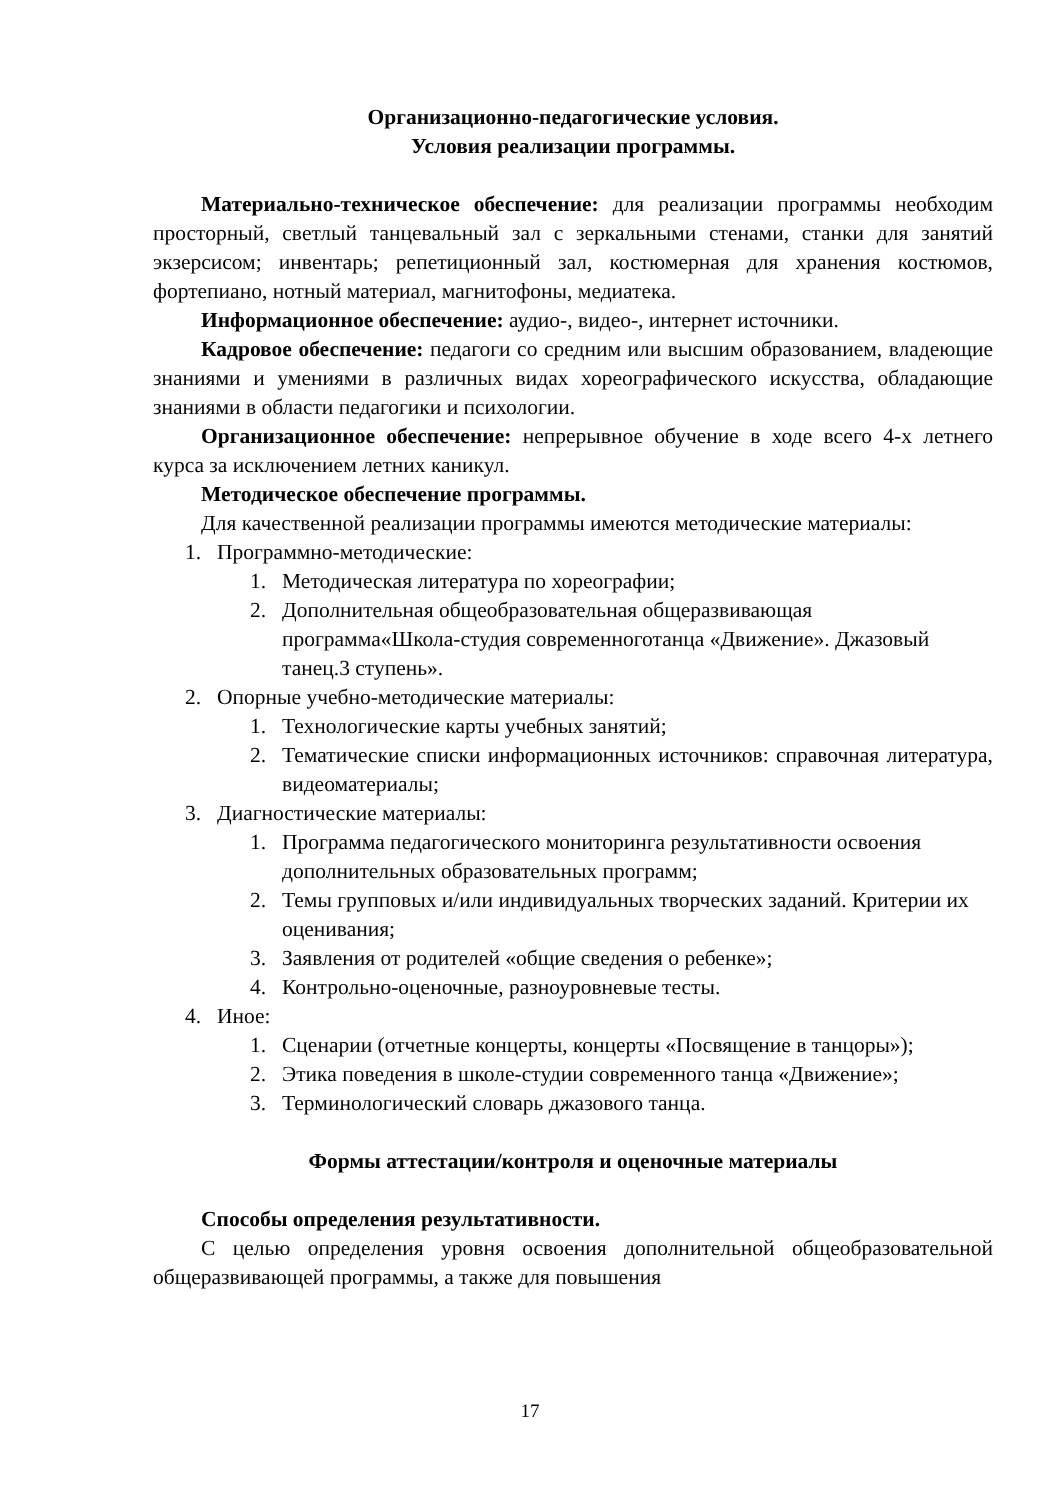Организационно-педагогические условия.
Условия реализации программы.
Материально-техническое обеспечение: для реализации программы необходим просторный, светлый танцевальный зал с зеркальными стенами, станки для занятий экзерсисом; инвентарь; репетиционный зал, костюмерная для хранения костюмов, фортепиано, нотный материал, магнитофоны, медиатека.
Информационное обеспечение: аудио-, видео-, интернет источники.
Кадровое обеспечение: педагоги со средним или высшим образованием, владеющие знаниями и умениями в различных видах хореографического искусства, обладающие знаниями в области педагогики и психологии.
Организационное обеспечение: непрерывное обучение в ходе всего 4-х летнего курса за исключением летних каникул.
Методическое обеспечение программы.
Для качественной реализации программы имеются методические материалы:
1. Программно-методические:
1. Методическая литература по хореографии;
2. Дополнительная общеобразовательная общеразвивающая программа«Школа-студия современноготанца «Движение». Джазовый танец.3 ступень».
2. Опорные учебно-методические материалы:
1. Технологические карты учебных занятий;
2. Тематические списки информационных источников: справочная литература, видеоматериалы;
3. Диагностические материалы:
1. Программа педагогического мониторинга результативности освоения дополнительных образовательных программ;
2. Темы групповых и/или индивидуальных творческих заданий. Критерии их оценивания;
3. Заявления от родителей «общие сведения о ребенке»;
4. Контрольно-оценочные, разноуровневые тесты.
4. Иное:
1. Сценарии (отчетные концерты, концерты «Посвящение в танцоры»);
2. Этика поведения в школе-студии современного танца «Движение»;
3. Терминологический словарь джазового танца.
Формы аттестации/контроля и оценочные материалы
Способы определения результативности.
С целью определения уровня освоения дополнительной общеобразовательной общеразвивающей программы, а также для повышения
17